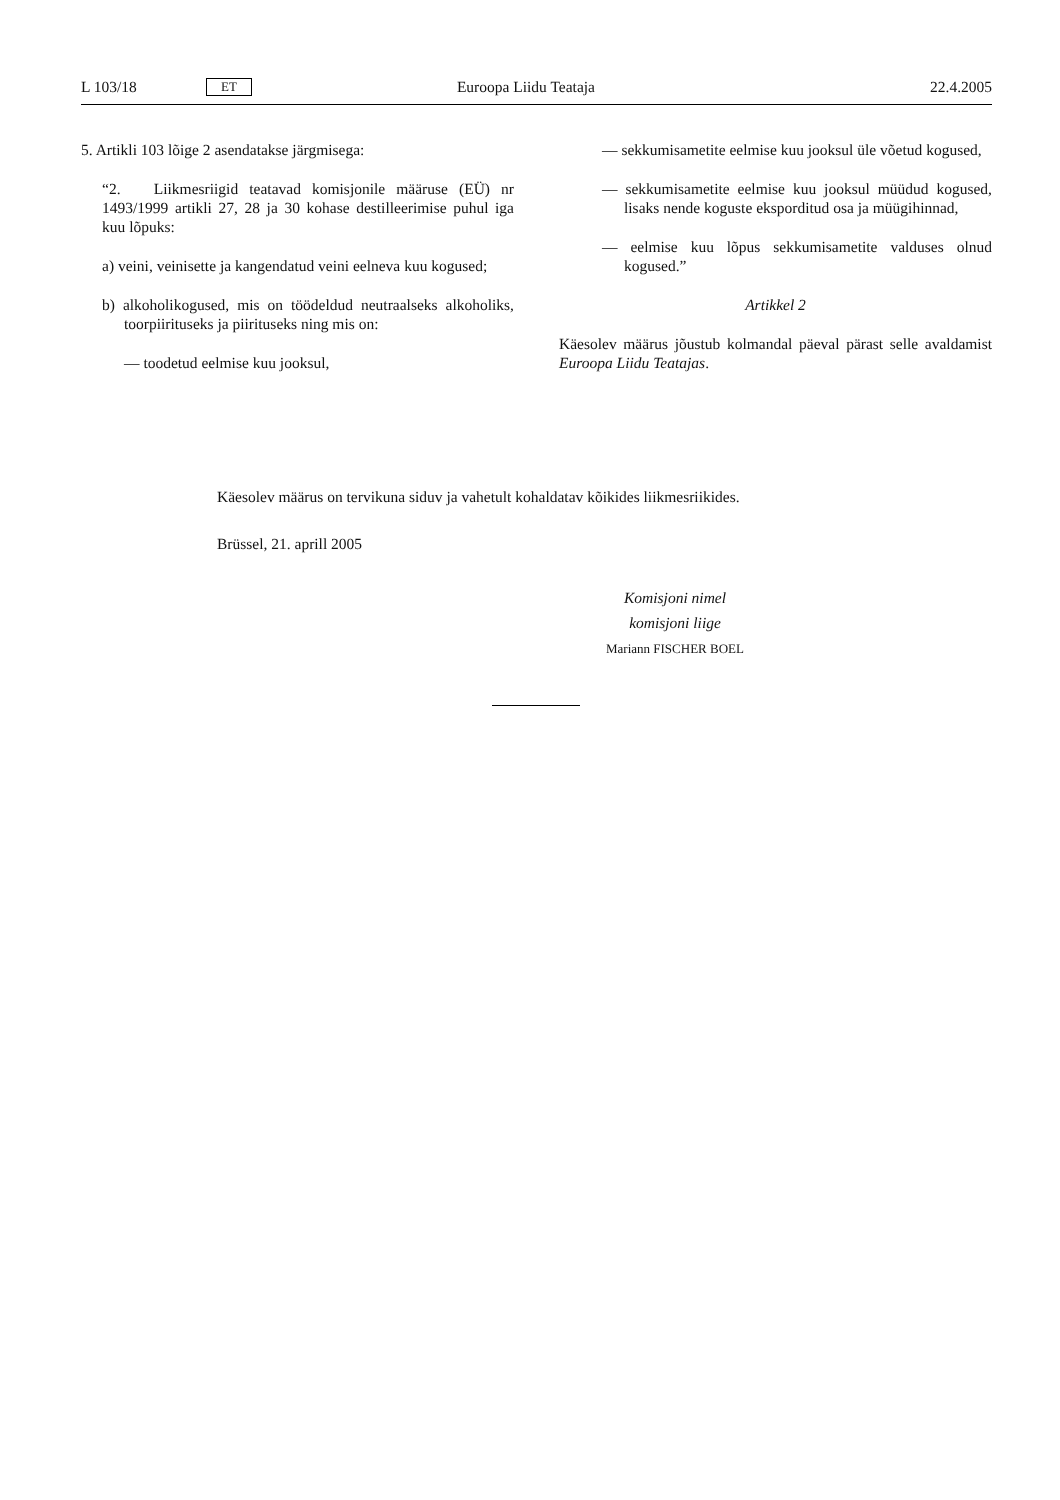L 103/18 ET Euroopa Liidu Teataja 22.4.2005
5. Artikli 103 lõige 2 asendatakse järgmisega:
“2. Liikmesriigid teatavad komisjonile määruse (EÜ) nr 1493/1999 artikli 27, 28 ja 30 kohase destilleerimise puhul iga kuu lõpuks:
a) veini, veinisette ja kangendatud veini eelneva kuu kogused;
b) alkoholikogused, mis on töödeldud neutraalseks alkoholiks, toorpiirituseks ja piirituseks ning mis on:
— toodetud eelmise kuu jooksul,
— sekkumisametite eelmise kuu jooksul üle võetud kogused,
— sekkumisametite eelmise kuu jooksul müüdud kogused, lisaks nende koguste eksporditud osa ja müügihinnad,
— eelmise kuu lõpus sekkumisametite valduses olnud kogused.”
Artikkel 2
Käesolev määrus jõustub kolmandal päeval pärast selle avaldamist Euroopa Liidu Teatajas.
Käesolev määrus on tervikuna siduv ja vahetult kohaldatav kõikides liikmesriikides.
Brüssel, 21. aprill 2005
Komisjoni nimel
komisjoni liige
Mariann FISCHER BOEL